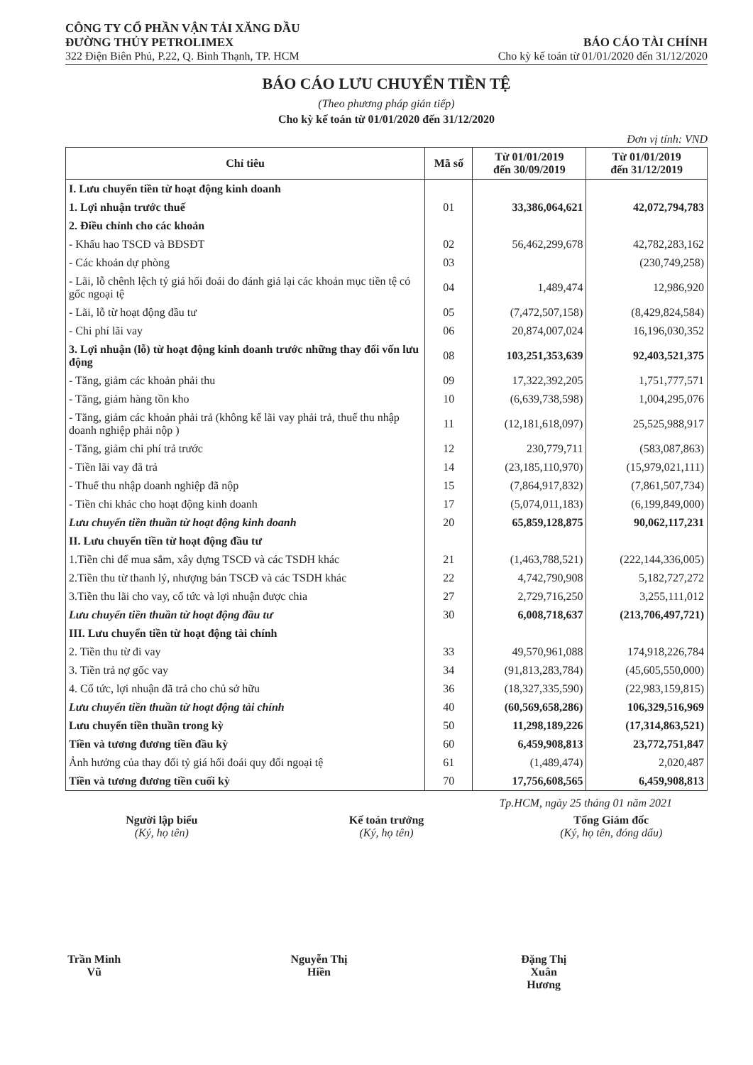CÔNG TY CỔ PHẦN VẬN TẢI XĂNG DẦU
ĐƯỜNG THỦY PETROLIMEX
322 Điện Biên Phủ, P.22, Q. Bình Thạnh, TP. HCM
BÁO CÁO TÀI CHÍNH
Cho kỳ kế toán từ 01/01/2020 đến 31/12/2020
BÁO CÁO LƯU CHUYỂN TIỀN TỆ
(Theo phương pháp gián tiếp)
Cho kỳ kế toán từ 01/01/2020 đến 31/12/2020
Đơn vị tính: VND
| Chỉ tiêu | Mã số | Từ 01/01/2019 đến 30/09/2019 | Từ 01/01/2019 đến 31/12/2019 |
| --- | --- | --- | --- |
| I. Lưu chuyển tiền từ hoạt động kinh doanh | | | |
| 1. Lợi nhuận trước thuế | 01 | 33,386,064,621 | 42,072,794,783 |
| 2. Điều chỉnh cho các khoản | | | |
| - Khấu hao TSCĐ và BĐSĐT | 02 | 56,462,299,678 | 42,782,283,162 |
| - Các khoản dự phòng | 03 | | (230,749,258) |
| - Lãi, lỗ chênh lệch tỷ giá hối đoái do đánh giá lại các khoản mục tiền tệ có gốc ngoại tệ | 04 | 1,489,474 | 12,986,920 |
| - Lãi, lỗ từ hoạt động đầu tư | 05 | (7,472,507,158) | (8,429,824,584) |
| - Chi phí lãi vay | 06 | 20,874,007,024 | 16,196,030,352 |
| 3. Lợi nhuận (lỗ) từ hoạt động kinh doanh trước những thay đổi vốn lưu động | 08 | 103,251,353,639 | 92,403,521,375 |
| - Tăng, giảm các khoản phải thu | 09 | 17,322,392,205 | 1,751,777,571 |
| - Tăng, giảm hàng tồn kho | 10 | (6,639,738,598) | 1,004,295,076 |
| - Tăng, giảm các khoản phải trả (không kể lãi vay phải trả, thuế thu nhập doanh nghiệp phải nộp ) | 11 | (12,181,618,097) | 25,525,988,917 |
| - Tăng, giảm chi phí trả trước | 12 | 230,779,711 | (583,087,863) |
| - Tiền lãi vay đã trả | 14 | (23,185,110,970) | (15,979,021,111) |
| - Thuế thu nhập doanh nghiệp đã nộp | 15 | (7,864,917,832) | (7,861,507,734) |
| - Tiền chi khác cho hoạt động kinh doanh | 17 | (5,074,011,183) | (6,199,849,000) |
| Lưu chuyển tiền thuần từ hoạt động kinh doanh | 20 | 65,859,128,875 | 90,062,117,231 |
| II. Lưu chuyển tiền từ hoạt động đầu tư | | | |
| 1.Tiền chi để mua sắm, xây dựng TSCĐ và các TSDH khác | 21 | (1,463,788,521) | (222,144,336,005) |
| 2.Tiền thu từ thanh lý, nhượng bán TSCĐ và các TSDH khác | 22 | 4,742,790,908 | 5,182,727,272 |
| 3.Tiền thu lãi cho vay, cổ tức và lợi nhuận được chia | 27 | 2,729,716,250 | 3,255,111,012 |
| Lưu chuyển tiền thuần từ hoạt động đầu tư | 30 | 6,008,718,637 | (213,706,497,721) |
| III. Lưu chuyển tiền từ hoạt động tài chính | | | |
| 2. Tiền thu từ đi vay | 33 | 49,570,961,088 | 174,918,226,784 |
| 3. Tiền trả nợ gốc vay | 34 | (91,813,283,784) | (45,605,550,000) |
| 4. Cổ tức, lợi nhuận đã trả cho chủ sở hữu | 36 | (18,327,335,590) | (22,983,159,815) |
| Lưu chuyển tiền thuần từ hoạt động tài chính | 40 | (60,569,658,286) | 106,329,516,969 |
| Lưu chuyển tiền thuần trong kỳ | 50 | 11,298,189,226 | (17,314,863,521) |
| Tiền và tương đương tiền đầu kỳ | 60 | 6,459,908,813 | 23,772,751,847 |
| Ảnh hưởng của thay đổi tỷ giá hối đoái quy đổi ngoại tệ | 61 | (1,489,474) | 2,020,487 |
| Tiền và tương đương tiền cuối kỳ | 70 | 17,756,608,565 | 6,459,908,813 |
Tp.HCM, ngày 25 tháng 01 năm 2021
Người lập biểu
(Ký, họ tên)
Trần Minh Vũ
Kế toán trưởng
(Ký, họ tên)
Nguyễn Thị Hiền
Tổng Giám đốc
(Ký, họ tên, đóng dấu)
Đặng Thị Xuân Hương